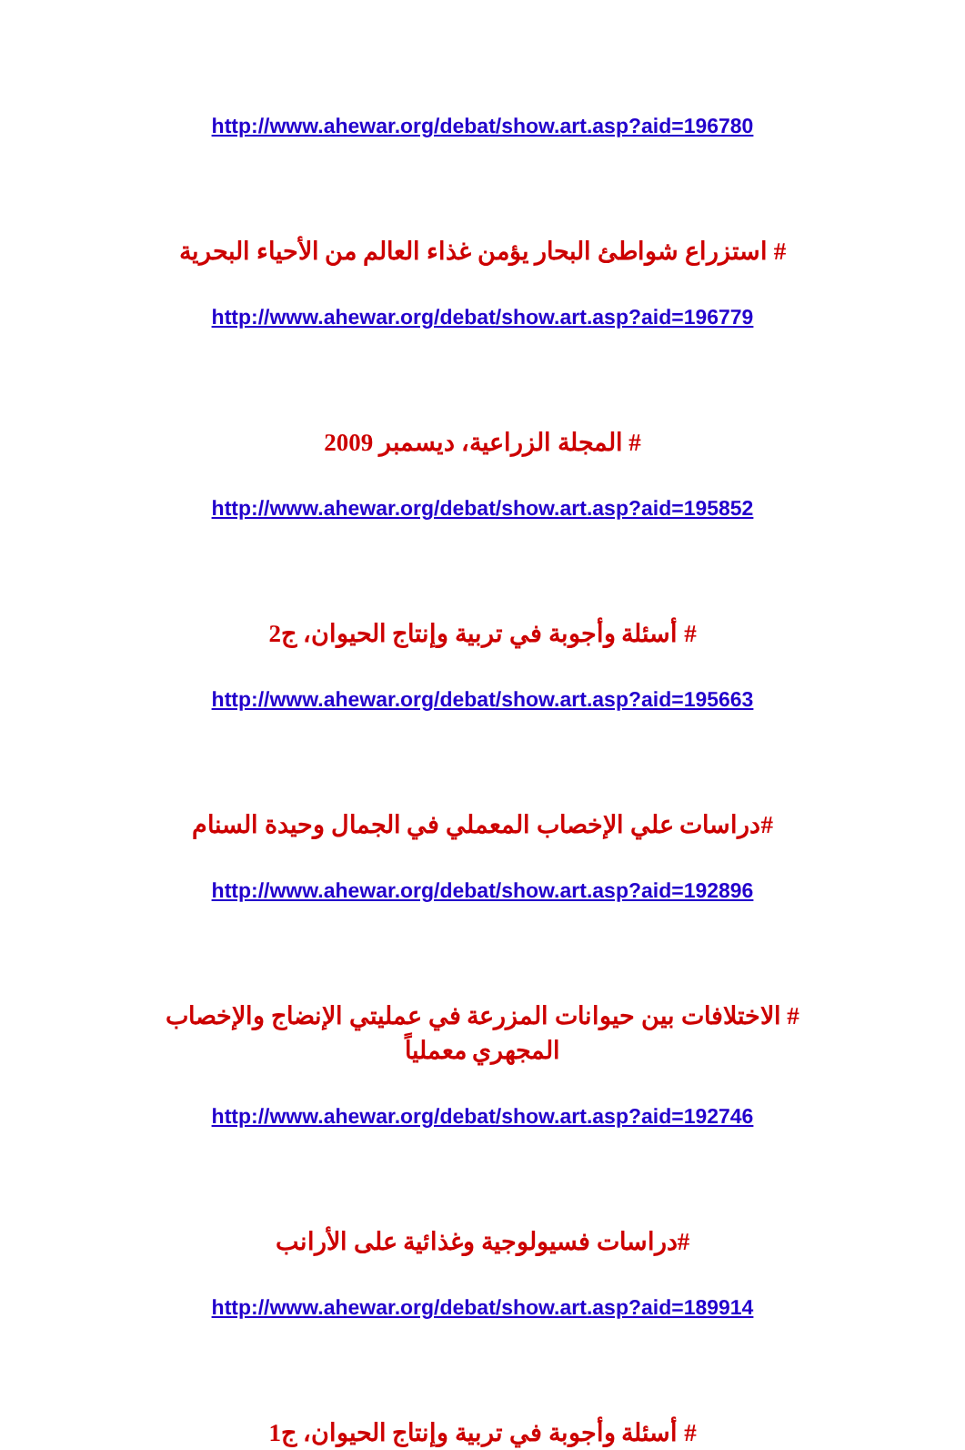http://www.ahewar.org/debat/show.art.asp?aid=196780
# استزراع شواطئ البحار يؤمن غذاء العالم من الأحياء البحرية
http://www.ahewar.org/debat/show.art.asp?aid=196779
# المجلة الزراعية، ديسمبر 2009
http://www.ahewar.org/debat/show.art.asp?aid=195852
# أسئلة وأجوبة في تربية وإنتاج الحيوان، ج2
http://www.ahewar.org/debat/show.art.asp?aid=195663
#دراسات علي الإخصاب المعملي في الجمال وحيدة السنام
http://www.ahewar.org/debat/show.art.asp?aid=192896
# الاختلافات بين حيوانات المزرعة في عمليتي الإنضاج والإخصاب المجهري معملياً
http://www.ahewar.org/debat/show.art.asp?aid=192746
#دراسات فسيولوجية وغذائية على الأرانب
http://www.ahewar.org/debat/show.art.asp?aid=189914
# أسئلة وأجوبة في تربية وإنتاج الحيوان، ج1